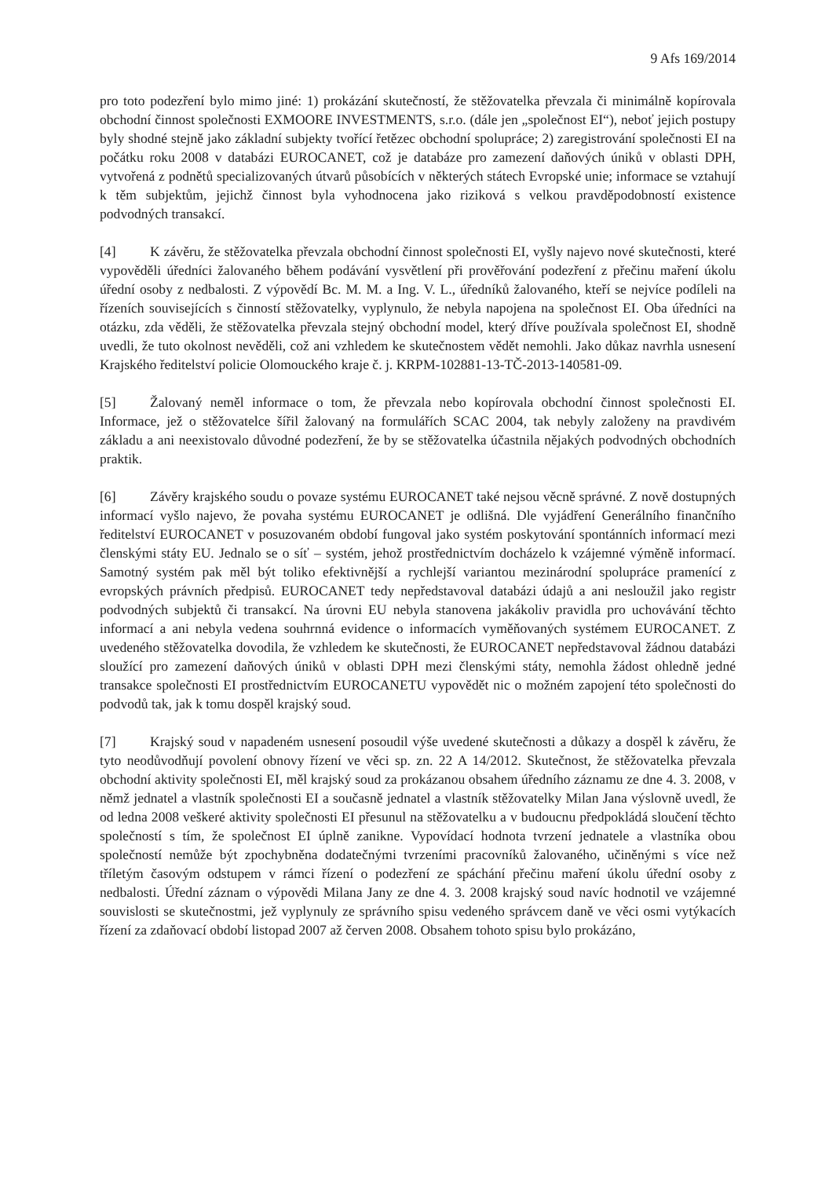9 Afs 169/2014
pro toto podezření bylo mimo jiné: 1) prokázání skutečností, že stěžovatelka převzala či minimálně kopírovala obchodní činnost společnosti EXMOORE INVESTMENTS, s.r.o. (dále jen „společnost EI“), neboť jejich postupy byly shodné stejně jako základní subjekty tvořící řetězec obchodní spolupráce; 2) zaregistrování společnosti EI na počátku roku 2008 v databázi EUROCANET, což je databáze pro zamezení daňových úniků v oblasti DPH, vytvořená z podnětů specializovaných útvarů působících v některých státech Evropské unie; informace se vztahují k těm subjektům, jejichž činnost byla vyhodnocena jako riziková s velkou pravděpodobností existence podvodných transakcí.
[4] K závěru, že stěžovatelka převzala obchodní činnost společnosti EI, vyšly najevo nové skutečnosti, které vypověděli úředníci žalovaného během podávání vysvětlení při prověřování podezření z přečinu maření úkolu úřední osoby z nedbalosti. Z výpovědí Bc. M. M. a Ing. V. L., úředníků žalovaného, kteří se nejvíce podíleli na řízeních souvisejících s činností stěžovatelky, vyplynulo, že nebyla napojena na společnost EI. Oba úředníci na otázku, zda věděli, že stěžovatelka převzala stejný obchodní model, který dříve používala společnost EI, shodně uvedli, že tuto okolnost nevěděli, což ani vzhledem ke skutečnostem vědět nemohli. Jako důkaz navrhla usnesení Krajského ředitelství policie Olomouckého kraje č. j. KRPM-102881-13-TČ-2013-140581-09.
[5] Žalovaný neměl informace o tom, že převzala nebo kopírovala obchodní činnost společnosti EI. Informace, jež o stěžovatelce šířil žalovaný na formulářích SCAC 2004, tak nebyly založeny na pravdivém základu a ani neexistovalo důvodné podezření, že by se stěžovatelka účastnila nějakých podvodných obchodních praktik.
[6] Závěry krajského soudu o povaze systému EUROCANET také nejsou věcně správné. Z nově dostupných informací vyšlo najevo, že povaha systému EUROCANET je odlišná. Dle vyjádření Generálního finančního ředitelství EUROCANET v posuzovaném období fungoval jako systém poskytování spontánních informací mezi členskými státy EU. Jednalo se o síť – systém, jehož prostřednictvím docházelo k vzájemné výměně informací. Samotný systém pak měl být toliko efektivnější a rychlejší variantou mezinárodní spolupráce pramenící z evropských právních předpisů. EUROCANET tedy nepředstavoval databázi údajů a ani nesloužil jako registr podvodných subjektů či transakcí. Na úrovni EU nebyla stanovena jakákoliv pravidla pro uchovávání těchto informací a ani nebyla vedena souhrnná evidence o informacích vyměňovaných systémem EUROCANET. Z uvedeného stěžovatelka dovodila, že vzhledem ke skutečnosti, že EUROCANET nepředstavoval žádnou databázi sloužící pro zamezení daňových úniků v oblasti DPH mezi členskými státy, nemohla žádost ohledně jedné transakce společnosti EI prostřednictvím EUROCANETU vypovědět nic o možném zapojení této společnosti do podvodů tak, jak k tomu dospěl krajský soud.
[7] Krajský soud v napadeném usnesení posoudil výše uvedené skutečnosti a důkazy a dospěl k závěru, že tyto neodůvodňují povolení obnovy řízení ve věci sp. zn. 22 A 14/2012. Skutečnost, že stěžovatelka převzala obchodní aktivity společnosti EI, měl krajský soud za prokázanou obsahem úředního záznamu ze dne 4. 3. 2008, v němž jednatel a vlastník společnosti EI a současně jednatel a vlastník stěžovatelky Milan Jana výslovně uvedl, že od ledna 2008 veškeré aktivity společnosti EI přesunul na stěžovatelku a v budoucnu předpokládá sloučení těchto společností s tím, že společnost EI úplně zanikne. Vypovídací hodnota tvrzení jednatele a vlastníka obou společností nemůže být zpochybněna dodatečnými tvrzeními pracovníků žalovaného, učiněnými s více než tříletým časovým odstupem v rámci řízení o podezření ze spáchání přečinu maření úkolu úřední osoby z nedbalosti. Úřední záznam o výpovědi Milana Jany ze dne 4. 3. 2008 krajský soud navíc hodnotil ve vzájemné souvislosti se skutečnostmi, jež vyplynuly ze správního spisu vedeného správcem daně ve věci osmi vytýkacích řízení za zdaňovací období listopad 2007 až červen 2008. Obsahem tohoto spisu bylo prokázáno,